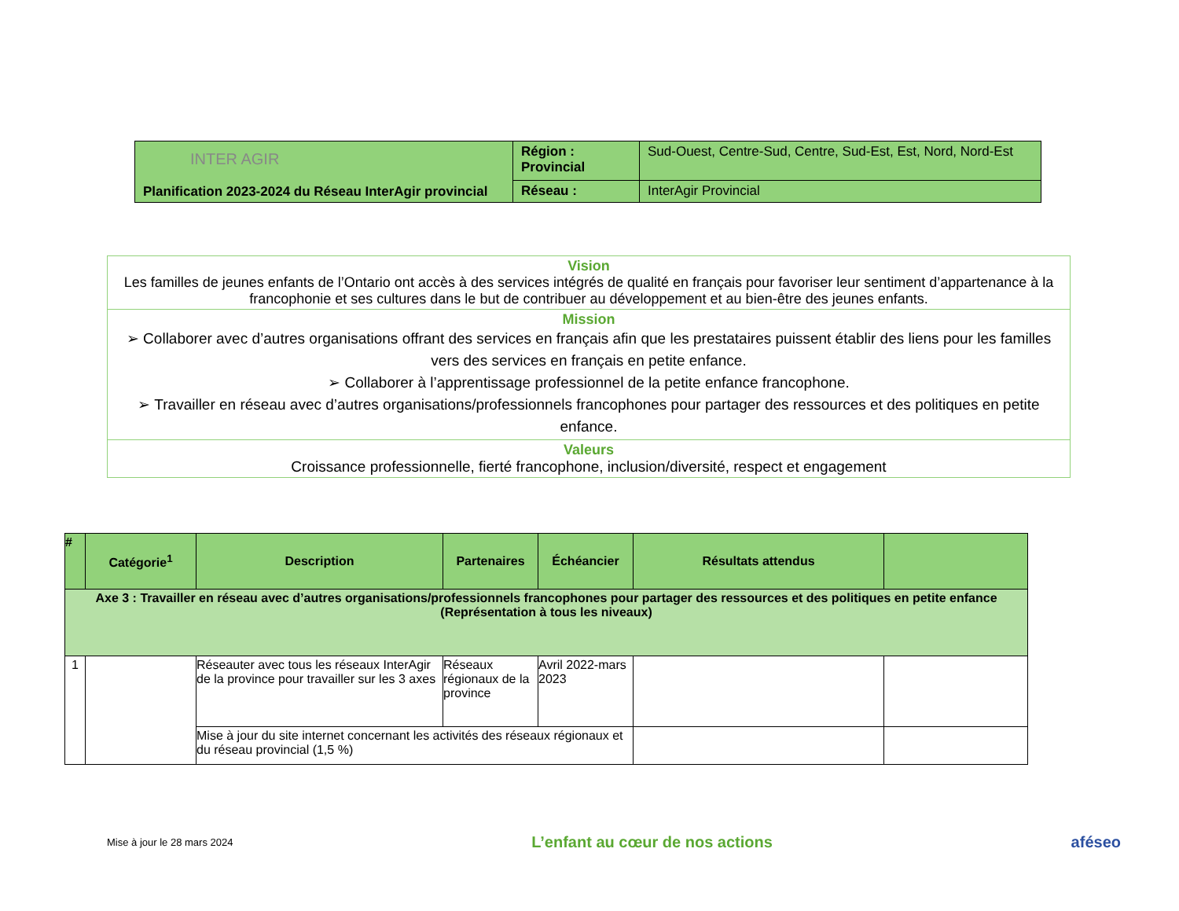| INTER AGIR Planification 2023-2024 du Réseau InterAgir provincial | Région : Provincial | Sud-Ouest, Centre-Sud, Centre, Sud-Est, Est, Nord, Nord-Est |
| | Réseau : | InterAgir Provincial |
| Vision Les familles de jeunes enfants de l’Ontario ont accès à des services intégrés de qualité en français pour favoriser leur sentiment d’appartenance à la francophonie et ses cultures dans le but de contribuer au développement et au bien-être des jeunes enfants. |
| Mission ➢ Collaborer avec d’autres organisations offrant des services en français afin que les prestataires puissent établir des liens pour les familles vers des services en français en petite enfance. ➢ Collaborer à l’apprentissage professionnel de la petite enfance francophone. ➢ Travailler en réseau avec d’autres organisations/professionnels francophones pour partager des ressources et des politiques en petite enfance. |
| Valeurs Croissance professionnelle, fierté francophone, inclusion/diversité, respect et engagement |
| # | Catégorie<sup>1</sup> | Description | Partenaires | Échéancier | Résultats attendus | |
| --- | --- | --- | --- | --- | --- | --- |
| Axe 3 : Travailler en réseau avec d’autres organisations/professionnels francophones pour partager des ressources et des politiques en petite enfance (Représentation à tous les niveaux) | | | | | | |
| 1 | | Réseauter avec tous les réseaux InterAgir de la province pour travailler sur les 3 axes | Réseaux régionaux de la province | Avril 2022-mars 2023 | | |
| | | Mise à jour du site internet concernant les activités des réseaux régionaux et du réseau provincial (1,5 %) | | | | |
Mise à jour le 28 mars 2024 L’enfant au cœur de nos actions aféseo